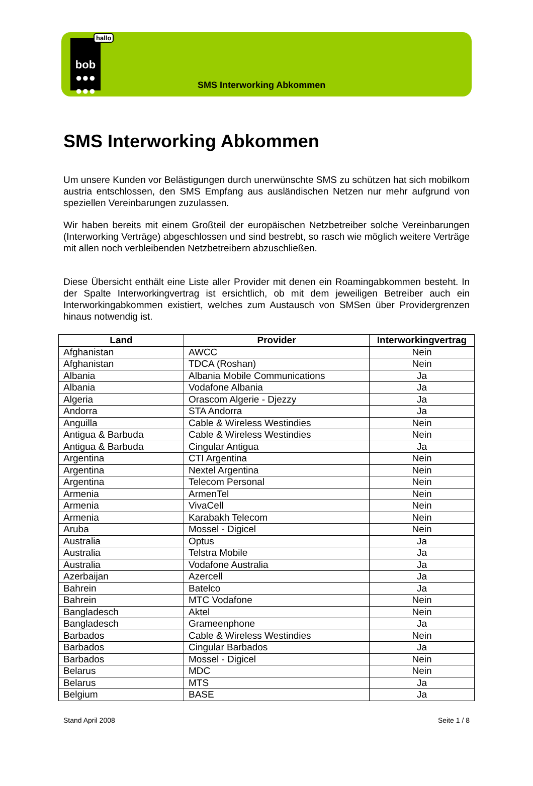hallo
bob
●●●
●●●
SMS Interworking Abkommen
SMS Interworking Abkommen
Um unsere Kunden vor Belästigungen durch unerwünschte SMS zu schützen hat sich mobilkom austria entschlossen, den SMS Empfang aus ausländischen Netzen nur mehr aufgrund von speziellen Vereinbarungen zuzulassen.
Wir haben bereits mit einem Großteil der europäischen Netzbetreiber solche Vereinbarungen (Interworking Verträge) abgeschlossen und sind bestrebt, so rasch wie möglich weitere Verträge mit allen noch verbleibenden Netzbetreibern abzuschließen.
Diese Übersicht enthält eine Liste aller Provider mit denen ein Roamingabkommen besteht. In der Spalte Interworkingvertrag ist ersichtlich, ob mit dem jeweiligen Betreiber auch ein Interworkingabkommen existiert, welches zum Austausch von SMSen über Providergrenzen hinaus notwendig ist.
| Land | Provider | Interworkingvertrag |
| --- | --- | --- |
| Afghanistan | AWCC | Nein |
| Afghanistan | TDCA (Roshan) | Nein |
| Albania | Albania Mobile Communications | Ja |
| Albania | Vodafone Albania | Ja |
| Algeria | Orascom Algerie - Djezzy | Ja |
| Andorra | STA Andorra | Ja |
| Anguilla | Cable & Wireless Westindies | Nein |
| Antigua & Barbuda | Cable & Wireless Westindies | Nein |
| Antigua & Barbuda | Cingular Antigua | Ja |
| Argentina | CTI Argentina | Nein |
| Argentina | Nextel Argentina | Nein |
| Argentina | Telecom Personal | Nein |
| Armenia | ArmenTel | Nein |
| Armenia | VivaCell | Nein |
| Armenia | Karabakh Telecom | Nein |
| Aruba | Mossel - Digicel | Nein |
| Australia | Optus | Ja |
| Australia | Telstra Mobile | Ja |
| Australia | Vodafone Australia | Ja |
| Azerbaijan | Azercell | Ja |
| Bahrein | Batelco | Ja |
| Bahrein | MTC Vodafone | Nein |
| Bangladesch | Aktel | Nein |
| Bangladesch | Grameenphone | Ja |
| Barbados | Cable & Wireless Westindies | Nein |
| Barbados | Cingular Barbados | Ja |
| Barbados | Mossel - Digicel | Nein |
| Belarus | MDC | Nein |
| Belarus | MTS | Ja |
| Belgium | BASE | Ja |
Stand April 2008 Seite 1 / 8